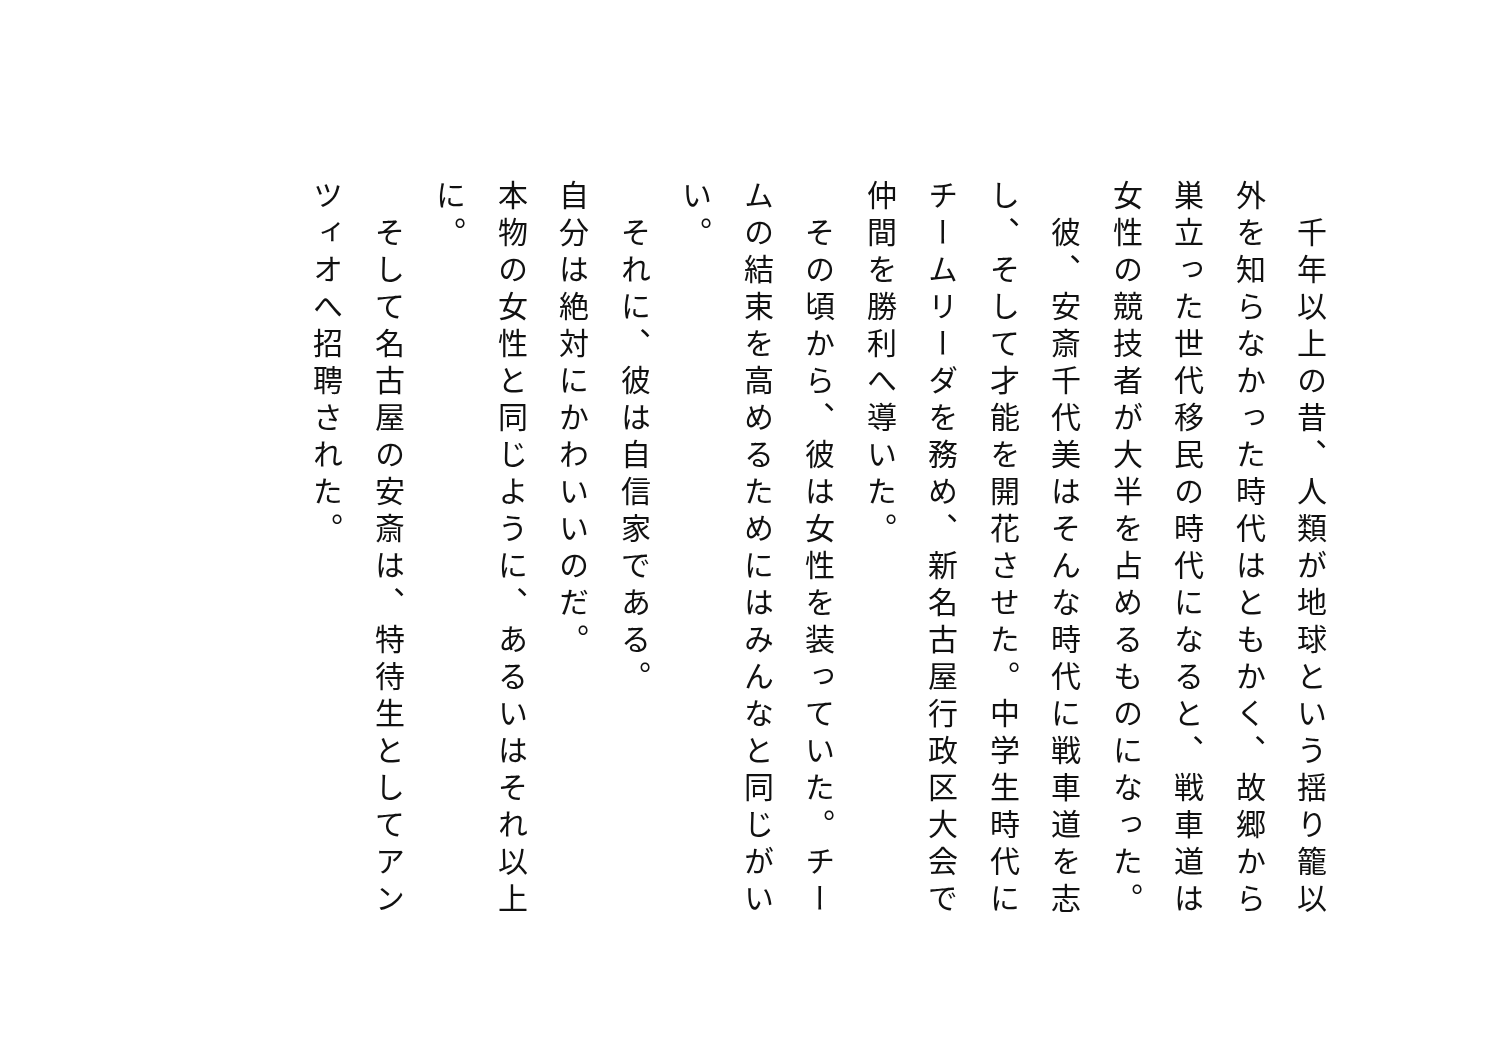千年以上の昔、人類が地球という揺り籠以外を知らなかった時代はともかく、故郷から巣立った世代移民の時代になると、戦車道は女性の競技者が大半を占めるものになった。
　彼、安斎千代美はそんな時代に戦車道を志し、そして才能を開花させた。中学生時代にチームリーダを務め、新名古屋行政区大会で仲間を勝利へ導いた。
　その頃から、彼は女性を装っていた。チームの結束を高めるためにはみんなと同じがいい。
　それに、彼は自信家である。
自分は絶対にかわいいのだ。
本物の女性と同じように、あるいはそれ以上に。
　そして名古屋の安斎は、特待生としてアンツィオへ招聘された。